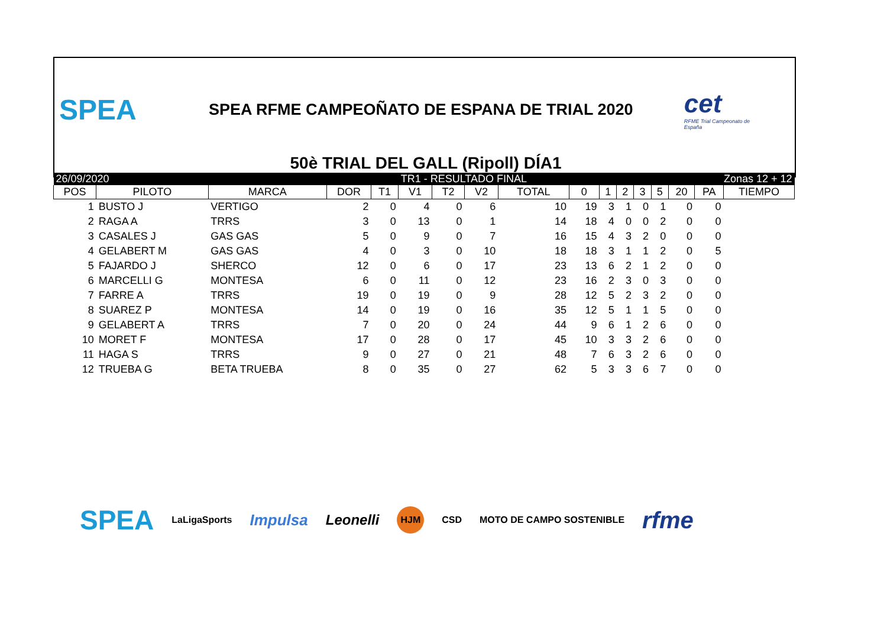SPEA
SPEA RFME CAMPEOÑATO DE ESPANA DE TRIAL 2020
cet
RFME Trial Campeonato de España
50è TRIAL DEL GALL (Ripoll) DÍA1
| 26/09/2020 | | | | | TR1 - RESULTADO FINAL | | | | | Zonas 12 + 12 | | | | | | |
| POS | PILOTO | MARCA | DOR | T1 | V1 | T2 | V2 | TOTAL | 0 | 1 | 2 | 3 | 5 | 20 | PA | TIEMPO |
| 1 | BUSTO J | VERTIGO | 2 | 0 | 4 | 0 | 6 | 10 | 19 | 3 | 1 | 0 | 1 | 0 | 0 | |
| 2 | RAGA A | TRRS | 3 | 0 | 13 | 0 | 1 | 14 | 18 | 4 | 0 | 0 | 2 | 0 | 0 | |
| 3 | CASALES J | GAS GAS | 5 | 0 | 9 | 0 | 7 | 16 | 15 | 4 | 3 | 2 | 0 | 0 | 0 | |
| 4 | GELABERT M | GAS GAS | 4 | 0 | 3 | 0 | 10 | 18 | 18 | 3 | 1 | 1 | 2 | 0 | 5 | |
| 5 | FAJARDO J | SHERCO | 12 | 0 | 6 | 0 | 17 | 23 | 13 | 6 | 2 | 1 | 2 | 0 | 0 | |
| 6 | MARCELLI G | MONTESA | 6 | 0 | 11 | 0 | 12 | 23 | 16 | 2 | 3 | 0 | 3 | 0 | 0 | |
| 7 | FARRE A | TRRS | 19 | 0 | 19 | 0 | 9 | 28 | 12 | 5 | 2 | 3 | 2 | 0 | 0 | |
| 8 | SUAREZ P | MONTESA | 14 | 0 | 19 | 0 | 16 | 35 | 12 | 5 | 1 | 1 | 5 | 0 | 0 | |
| 9 | GELABERT A | TRRS | 7 | 0 | 20 | 0 | 24 | 44 | 9 | 6 | 1 | 2 | 6 | 0 | 0 | |
| 10 | MORET F | MONTESA | 17 | 0 | 28 | 0 | 17 | 45 | 10 | 3 | 3 | 2 | 6 | 0 | 0 | |
| 11 | HAGA S | TRRS | 9 | 0 | 27 | 0 | 21 | 48 | 7 | 6 | 3 | 2 | 6 | 0 | 0 | |
| 12 | TRUEBA G | BETA TRUEBA | 8 | 0 | 35 | 0 | 27 | 62 | 5 | 3 | 3 | 6 | 7 | 0 | 0 | |
SPEA LaLigaSports Impulsa Leonelli HJM CSD MOTO DE CAMPO SOSTENIBLE rfme